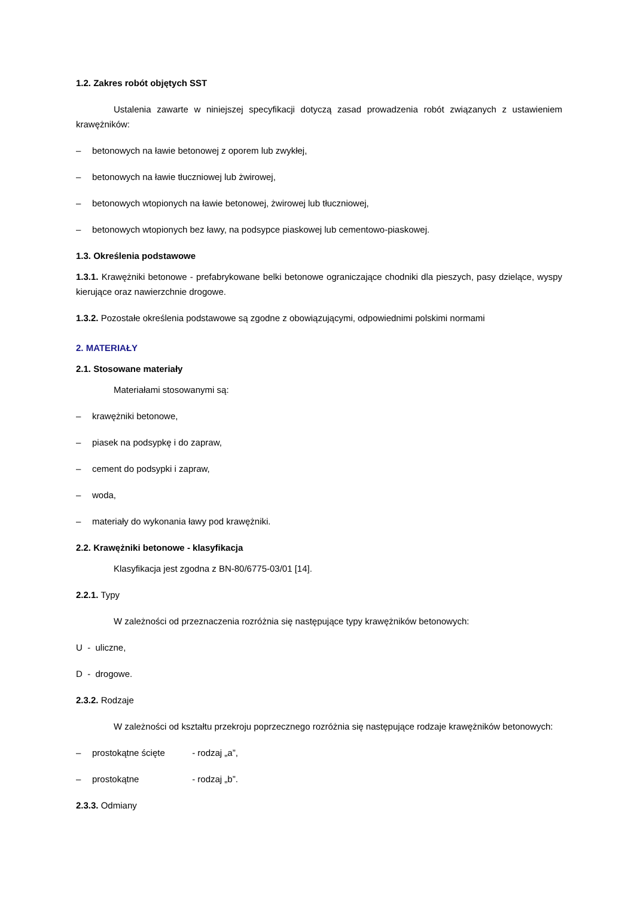1.2. Zakres robót objętych SST
Ustalenia zawarte w niniejszej specyfikacji dotyczą zasad prowadzenia robót związanych z ustawieniem krawężników:
– betonowych na ławie betonowej z oporem lub zwykłej,
– betonowych na ławie tłuczniowej lub żwirowej,
– betonowych wtopionych na ławie betonowej, żwirowej lub tłuczniowej,
– betonowych wtopionych bez ławy, na podsypce piaskowej lub cementowo-piaskowej.
1.3. Określenia podstawowe
1.3.1. Krawężniki betonowe - prefabrykowane belki betonowe ograniczające chodniki dla pieszych, pasy dzielące, wyspy kierujące oraz nawierzchnie drogowe.
1.3.2. Pozostałe określenia podstawowe są zgodne z obowiązującymi, odpowiednimi polskimi normami
2. MATERIAŁY
2.1. Stosowane materiały
Materiałami stosowanymi są:
– krawężniki betonowe,
– piasek na podsypkę i do zapraw,
– cement do podsypki i zapraw,
– woda,
– materiały do wykonania ławy pod krawężniki.
2.2. Krawężniki betonowe - klasyfikacja
Klasyfikacja jest zgodna z BN-80/6775-03/01 [14].
2.2.1. Typy
W zależności od przeznaczenia rozróżnia się następujące typy krawężników betonowych:
U - uliczne,
D - drogowe.
2.3.2. Rodzaje
W zależności od kształtu przekroju poprzecznego rozróżnia się następujące rodzaje krawężników betonowych:
– prostokątne ścięte - rodzaj „a”,
– prostokątne - rodzaj „b”.
2.3.3. Odmiany